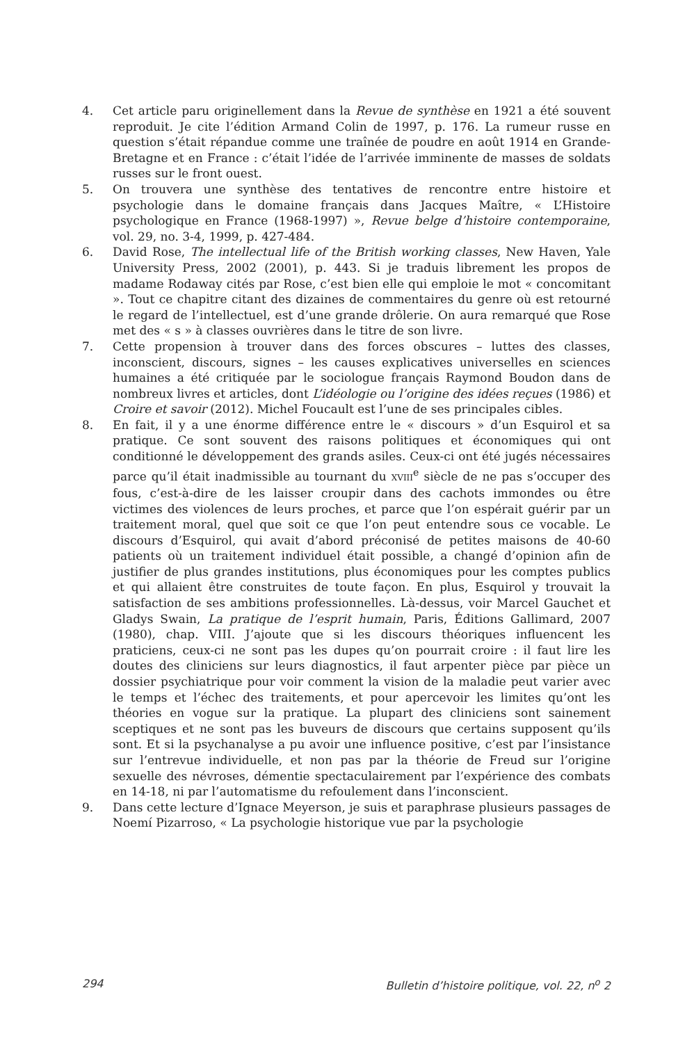4. Cet article paru originellement dans la Revue de synthèse en 1921 a été souvent reproduit. Je cite l’édition Armand Colin de 1997, p. 176. La rumeur russe en question s’était répandue comme une traînée de poudre en août 1914 en Grande-Bretagne et en France : c’était l’idée de l’arrivée imminente de masses de soldats russes sur le front ouest.
5. On trouvera une synthèse des tentatives de rencontre entre histoire et psychologie dans le domaine français dans Jacques Maître, « L’Histoire psychologique en France (1968-1997) », Revue belge d’histoire contemporaine, vol. 29, no. 3-4, 1999, p. 427-484.
6. David Rose, The intellectual life of the British working classes, New Haven, Yale University Press, 2002 (2001), p. 443. Si je traduis librement les propos de madame Rodaway cités par Rose, c’est bien elle qui emploie le mot « concomitant ». Tout ce chapitre citant des dizaines de commentaires du genre où est retourné le regard de l’intellectuel, est d’une grande drôlerie. On aura remarqué que Rose met des « s » à classes ouvrières dans le titre de son livre.
7. Cette propension à trouver dans des forces obscures – luttes des classes, inconscient, discours, signes – les causes explicatives universelles en sciences humaines a été critiquée par le sociologue français Raymond Boudon dans de nombreux livres et articles, dont L’idéologie ou l’origine des idées reçues (1986) et Croire et savoir (2012). Michel Foucault est l’une de ses principales cibles.
8. En fait, il y a une énorme différence entre le « discours » d’un Esquirol et sa pratique. Ce sont souvent des raisons politiques et économiques qui ont conditionné le développement des grands asiles. Ceux-ci ont été jugés nécessaires parce qu’il était inadmissible au tournant du XVIII<sup>e</sup> siècle de ne pas s’occuper des fous, c’est-à-dire de les laisser croupir dans des cachots immondes ou être victimes des violences de leurs proches, et parce que l’on espérait guérir par un traitement moral, quel que soit ce que l’on peut entendre sous ce vocable. Le discours d’Esquirol, qui avait d’abord préconisé de petites maisons de 40-60 patients où un traitement individuel était possible, a changé d’opinion afin de justifier de plus grandes institutions, plus économiques pour les comptes publics et qui allaient être construites de toute façon. En plus, Esquirol y trouvait la satisfaction de ses ambitions professionnelles. Là-dessus, voir Marcel Gauchet et Gladys Swain, La pratique de l’esprit humain, Paris, Éditions Gallimard, 2007 (1980), chap. VIII. J’ajoute que si les discours théoriques influencent les praticiens, ceux-ci ne sont pas les dupes qu’on pourrait croire : il faut lire les doutes des cliniciens sur leurs diagnostics, il faut arpenter pièce par pièce un dossier psychiatrique pour voir comment la vision de la maladie peut varier avec le temps et l’échec des traitements, et pour apercevoir les limites qu’ont les théories en vogue sur la pratique. La plupart des cliniciens sont sainement sceptiques et ne sont pas les buveurs de discours que certains supposent qu’ils sont. Et si la psychanalyse a pu avoir une influence positive, c’est par l’insistance sur l’entrevue individuelle, et non pas par la théorie de Freud sur l’origine sexuelle des névroses, démentie spectaculairement par l’expérience des combats en 14-18, ni par l’automatisme du refoulement dans l’inconscient.
9. Dans cette lecture d’Ignace Meyerson, je suis et paraphrase plusieurs passages de Noemí Pizarroso, « La psychologie historique vue par la psychologie
294 Bulletin d’histoire politique, vol. 22, n<sup>o</sup> 2